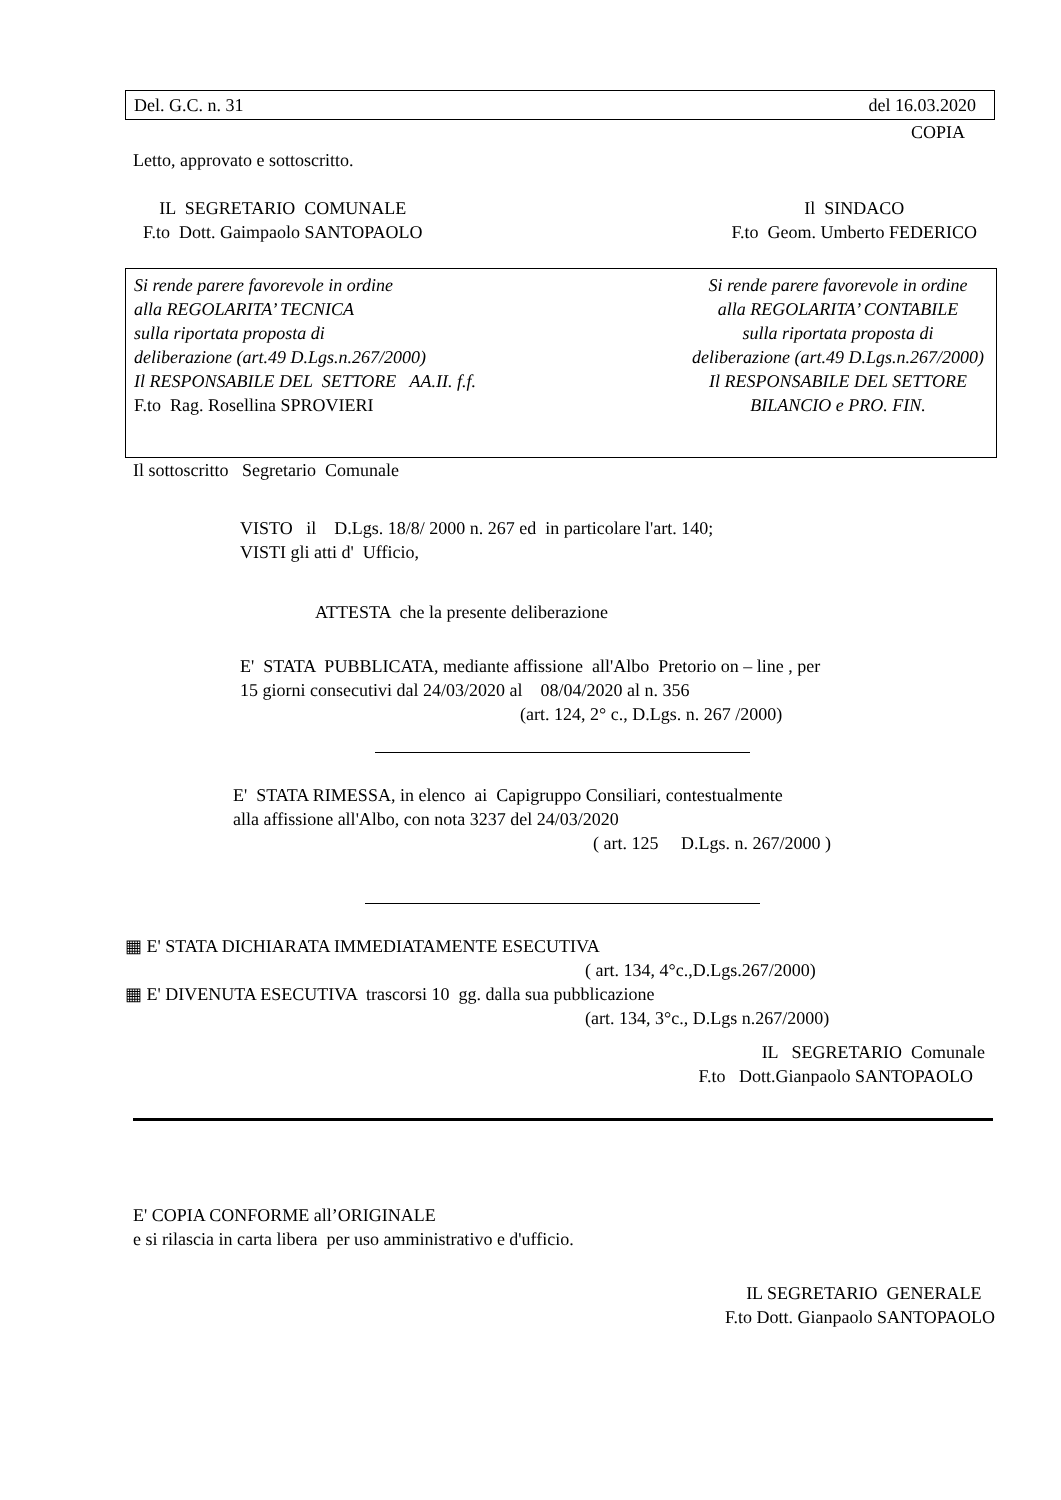Del. G.C. n. 31 del 16.03.2020
COPIA
Letto, approvato e sottoscritto.
IL SEGRETARIO COMUNALE
F.to Dott. Gaimpaolo SANTOPAOLO
Il SINDACO
F.to Geom. Umberto FEDERICO
Si rende parere favorevole in ordine
alla REGOLARITA’ TECNICA
sulla riportata proposta di
deliberazione (art.49 D.Lgs.n.267/2000)
Il RESPONSABILE DEL SETTORE AA.II. f.f.
F.to Rag. Rosellina SPROVIERI
Si rende parere favorevole in ordine
alla REGOLARITA’ CONTABILE
sulla riportata proposta di
deliberazione (art.49 D.Lgs.n.267/2000)
Il RESPONSABILE DEL SETTORE
BILANCIO e PRO. FIN.
Il sottoscritto Segretario Comunale
VISTO il D.Lgs. 18/8/ 2000 n. 267 ed in particolare l'art. 140;
VISTI gli atti d' Ufficio,
ATTESTA che la presente deliberazione
E' STATA PUBBLICATA, mediante affissione all'Albo Pretorio on – line , per
15 giorni consecutivi dal 24/03/2020 al 08/04/2020 al n. 356
(art. 124, 2° c., D.Lgs. n. 267 /2000)
E' STATA RIMESSA, in elenco ai Capigruppo Consiliari, contestualmente
alla affissione all'Albo, con nota 3237 del 24/03/2020
( art. 125 D.Lgs. n. 267/2000 )
▦ E' STATA DICHIARATA IMMEDIATAMENTE ESECUTIVA
( art. 134, 4°c.,D.Lgs.267/2000)
▦ E' DIVENUTA ESECUTIVA trascorsi 10 gg. dalla sua pubblicazione
(art. 134, 3°c., D.Lgs n.267/2000)
IL SEGRETARIO Comunale
F.to Dott.Gianpaolo SANTOPAOLO
E' COPIA CONFORME all’ORIGINALE
e si rilascia in carta libera per uso amministrativo e d'ufficio.
IL SEGRETARIO GENERALE
F.to Dott. Gianpaolo SANTOPAOLO